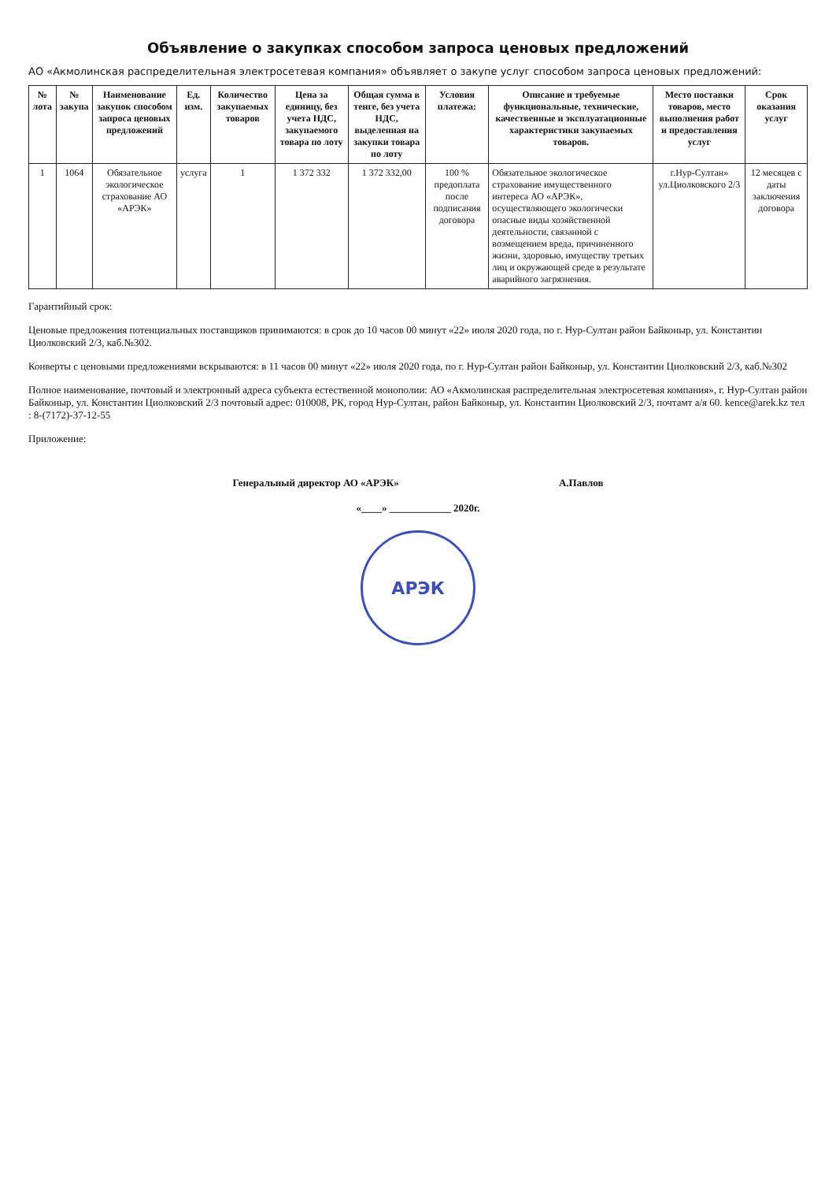Объявление о закупках способом запроса ценовых предложений
АО «Акмолинская распределительная электросетевая компания» объявляет о закупе услуг способом запроса ценовых предложений:
| № лота | № закупа | Наименование закупок способом запроса ценовых предложений | Ед. изм. | Количество закупаемых товаров | Цена за единицу, без учета НДС, закупаемого товара по лоту | Общая сумма в тенге, без учета НДС, выделенная на закупки товара по лоту | Условия платежа: | Описание и требуемые функциональные, технические, качественные и эксплуатационные характеристики закупаемых товаров. | Место поставки товаров, место выполнения работ и предоставления услуг | Срок оказания услуг |
| --- | --- | --- | --- | --- | --- | --- | --- | --- | --- | --- |
| 1 | 1064 | Обязательное экологическое страхование АО «АРЭК» | услуга | 1 | 1 372 332 | 1 372 332,00 | 100 % предоплата после подписания договора | Обязательное экологическое страхование имущественного интереса АО «АРЭК», осуществляющего экологически опасные виды хозяйственной деятельности, связанной с возмещением вреда, причиненного жизни, здоровью, имуществу третьих лиц и окружающей среде в результате аварийного загрязнения. | г.Нур-Султан» ул.Циолковского 2/3 | 12 месяцев с даты заключения договора |
Гарантийный срок:
Ценовые предложения потенциальных поставщиков принимаются: в срок до 10 часов 00 минут «22» июля 2020 года, по г. Нур-Султан район Байконыр, ул. Константин Циолковский 2/3, каб.№302.
Конверты с ценовыми предложениями вскрываются: в 11 часов 00 минут «22» июля 2020 года, по г. Нур-Султан район Байконыр, ул. Константин Циолковский 2/3, каб.№302
Полное наименование, почтовый и электронный адреса субъекта естественной монополии: АО «Акмолинская распределительная электросетевая компания», г. Нур-Султан район Байконыр, ул. Константин Циолковский 2/3 почтовый адрес: 010008, РК, город Нур-Султан, район Байконыр, ул. Константин Циолковский 2/3, почтамт а/я 60. kence@arek.kz тел : 8-(7172)-37-12-55
Приложение:
Генеральный директор АО «АРЭК» А.Павлов
«____» ____________ 2020г.
АРЭК